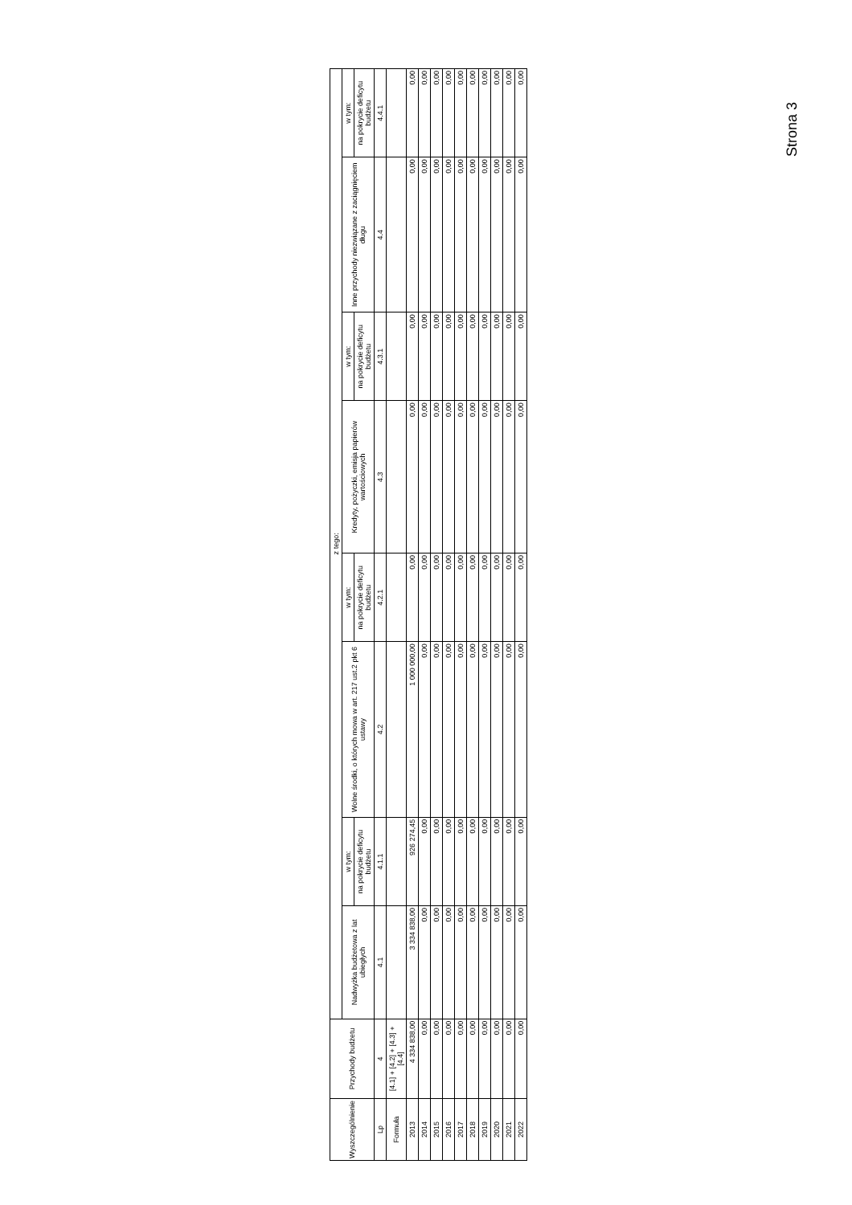| Wyszczególnienie | Przychody budżetu | z tego: | | | | | | | |
| --- | --- | --- | --- | --- | --- | --- | --- | --- | --- |
| | | Nadwyżka budżetowa z lat ubiegłych | w tym: | Wolne środki, o których mowa w art. 217 ust.2 pkt 6 ustawy | w tym: | Kredyty, pożyczki, emisja papierów wartościowych | w tym: | Inne przychody niezwiązane z zaciągnięciem długu | w tym: |
| | | | na pokrycie deficytu budżetu | | na pokrycie deficytu budżetu | | na pokrycie deficytu budżetu | | na pokrycie deficytu budżetu |
| Lp | 4 | 4.1 | 4.1.1 | 4.2 | 4.2.1 | 4.3 | 4.3.1 | 4.4 | 4.4.1 |
| Formuła | [4.1] + [4.2] + [4.3] + [4.4] | | | | | | | | |
| 2013 | 4 334 838,00 | 3 334 838,00 | 926 274,45 | 1 000 000,00 | 0,00 | 0,00 | 0,00 | 0,00 | 0,00 |
| 2014 | 0,00 | 0,00 | 0,00 | 0,00 | 0,00 | 0,00 | 0,00 | 0,00 | 0,00 |
| 2015 | 0,00 | 0,00 | 0,00 | 0,00 | 0,00 | 0,00 | 0,00 | 0,00 | 0,00 |
| 2016 | 0,00 | 0,00 | 0,00 | 0,00 | 0,00 | 0,00 | 0,00 | 0,00 | 0,00 |
| 2017 | 0,00 | 0,00 | 0,00 | 0,00 | 0,00 | 0,00 | 0,00 | 0,00 | 0,00 |
| 2018 | 0,00 | 0,00 | 0,00 | 0,00 | 0,00 | 0,00 | 0,00 | 0,00 | 0,00 |
| 2019 | 0,00 | 0,00 | 0,00 | 0,00 | 0,00 | 0,00 | 0,00 | 0,00 | 0,00 |
| 2020 | 0,00 | 0,00 | 0,00 | 0,00 | 0,00 | 0,00 | 0,00 | 0,00 | 0,00 |
| 2021 | 0,00 | 0,00 | 0,00 | 0,00 | 0,00 | 0,00 | 0,00 | 0,00 | 0,00 |
| 2022 | 0,00 | 0,00 | 0,00 | 0,00 | 0,00 | 0,00 | 0,00 | 0,00 | 0,00 |
Strona 3